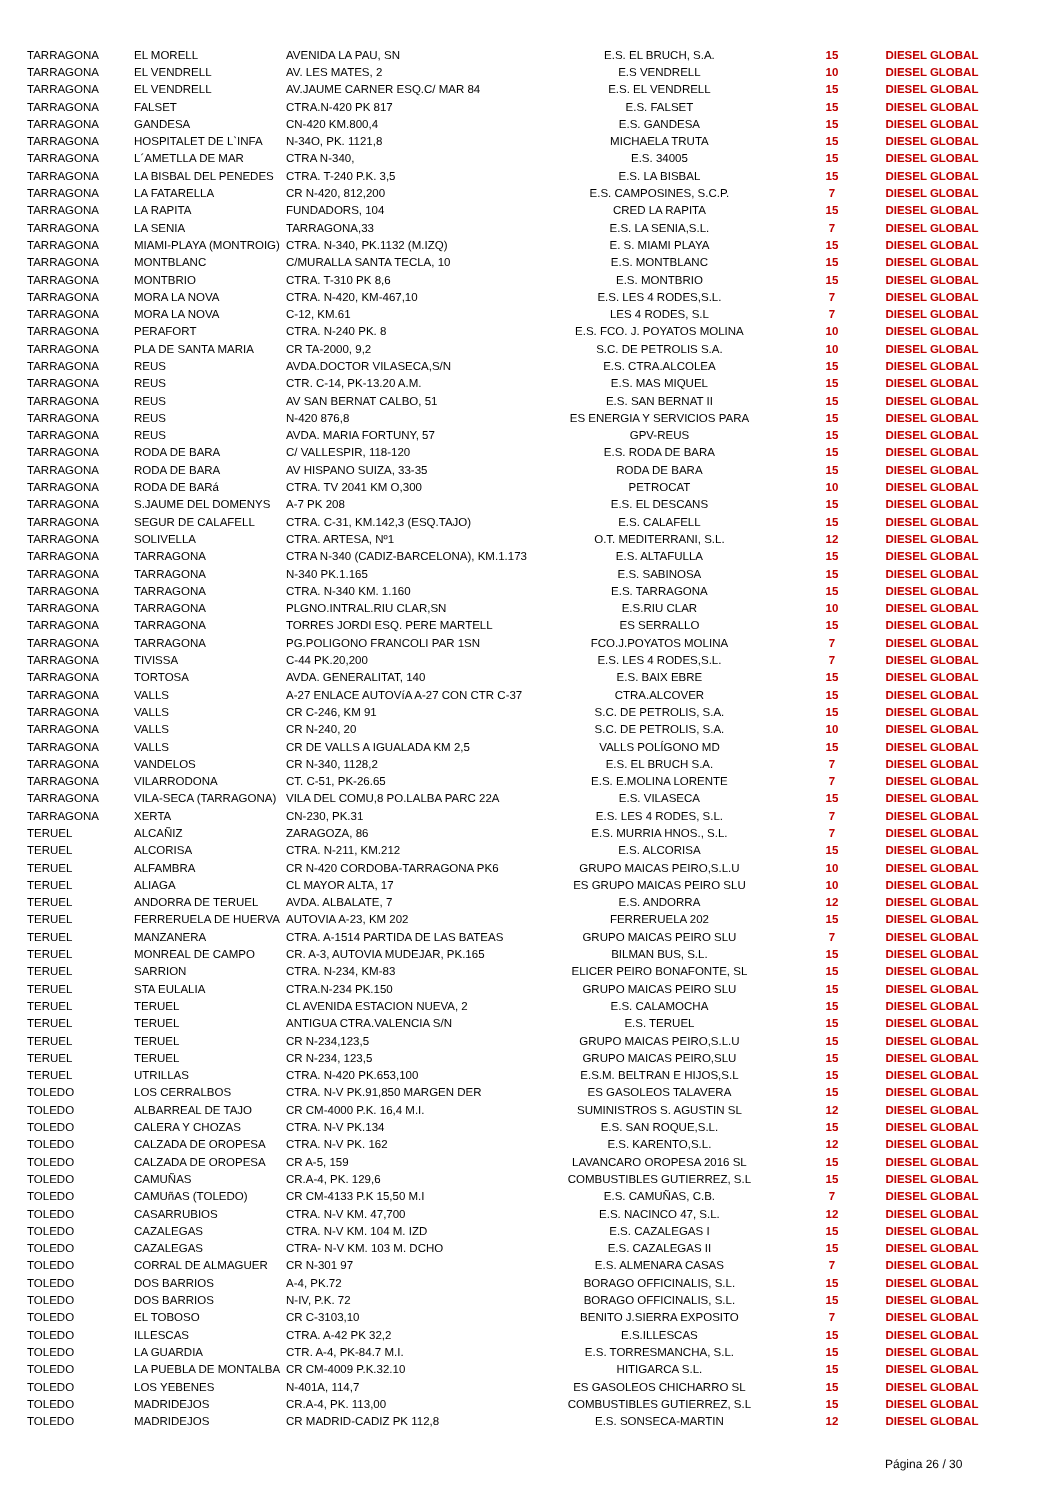| TARRAGONA | EL MORELL | AVENIDA LA PAU, SN | E.S. EL BRUCH, S.A. | 15 | DIESEL GLOBAL |
| TARRAGONA | EL VENDRELL | AV. LES MATES, 2 | E.S VENDRELL | 10 | DIESEL GLOBAL |
| TARRAGONA | EL VENDRELL | AV.JAUME CARNER ESQ.C/ MAR 84 | E.S. EL VENDRELL | 15 | DIESEL GLOBAL |
| TARRAGONA | FALSET | CTRA.N-420 PK 817 | E.S. FALSET | 15 | DIESEL GLOBAL |
| TARRAGONA | GANDESA | CN-420 KM.800,4 | E.S. GANDESA | 15 | DIESEL GLOBAL |
| TARRAGONA | HOSPITALET DE L`INFA | N-34O, PK. 1121,8 | MICHAELA TRUTA | 15 | DIESEL GLOBAL |
| TARRAGONA | L´AMETLLA DE MAR | CTRA N-340, | E.S. 34005 | 15 | DIESEL GLOBAL |
| TARRAGONA | LA BISBAL DEL PENEDES | CTRA. T-240 P.K. 3,5 | E.S. LA BISBAL | 15 | DIESEL GLOBAL |
| TARRAGONA | LA FATARELLA | CR N-420, 812,200 | E.S. CAMPOSINES, S.C.P. | 7 | DIESEL GLOBAL |
| TARRAGONA | LA RAPITA | FUNDADORS, 104 | CRED LA RAPITA | 15 | DIESEL GLOBAL |
| TARRAGONA | LA SENIA | TARRAGONA,33 | E.S. LA SENIA,S.L. | 7 | DIESEL GLOBAL |
| TARRAGONA | MIAMI-PLAYA (MONTROIG) | CTRA. N-340, PK.1132 (M.IZQ) | E. S. MIAMI PLAYA | 15 | DIESEL GLOBAL |
| TARRAGONA | MONTBLANC | C/MURALLA SANTA TECLA, 10 | E.S. MONTBLANC | 15 | DIESEL GLOBAL |
| TARRAGONA | MONTBRIO | CTRA. T-310 PK 8,6 | E.S. MONTBRIO | 15 | DIESEL GLOBAL |
| TARRAGONA | MORA LA NOVA | CTRA. N-420, KM-467,10 | E.S. LES 4 RODES,S.L. | 7 | DIESEL GLOBAL |
| TARRAGONA | MORA LA NOVA | C-12, KM.61 | LES 4 RODES, S.L | 7 | DIESEL GLOBAL |
| TARRAGONA | PERAFORT | CTRA. N-240 PK. 8 | E.S. FCO. J. POYATOS MOLINA | 10 | DIESEL GLOBAL |
| TARRAGONA | PLA DE SANTA MARIA | CR TA-2000, 9,2 | S.C. DE PETROLIS S.A. | 10 | DIESEL GLOBAL |
| TARRAGONA | REUS | AVDA.DOCTOR VILASECA,S/N | E.S. CTRA.ALCOLEA | 15 | DIESEL GLOBAL |
| TARRAGONA | REUS | CTR. C-14, PK-13.20 A.M. | E.S. MAS MIQUEL | 15 | DIESEL GLOBAL |
| TARRAGONA | REUS | AV SAN BERNAT CALBO, 51 | E.S. SAN BERNAT II | 15 | DIESEL GLOBAL |
| TARRAGONA | REUS | N-420 876,8 | ES ENERGIA Y SERVICIOS PARA | 15 | DIESEL GLOBAL |
| TARRAGONA | REUS | AVDA. MARIA FORTUNY, 57 | GPV-REUS | 15 | DIESEL GLOBAL |
| TARRAGONA | RODA DE BARA | C/ VALLESPIR, 118-120 | E.S. RODA DE BARA | 15 | DIESEL GLOBAL |
| TARRAGONA | RODA DE BARA | AV HISPANO SUIZA, 33-35 | RODA DE BARA | 15 | DIESEL GLOBAL |
| TARRAGONA | RODA DE BARá | CTRA. TV 2041 KM O,300 | PETROCAT | 10 | DIESEL GLOBAL |
| TARRAGONA | S.JAUME DEL DOMENYS | A-7 PK 208 | E.S. EL DESCANS | 15 | DIESEL GLOBAL |
| TARRAGONA | SEGUR DE CALAFELL | CTRA. C-31, KM.142,3 (ESQ.TAJO) | E.S. CALAFELL | 15 | DIESEL GLOBAL |
| TARRAGONA | SOLIVELLA | CTRA. ARTESA, Nº1 | O.T. MEDITERRANI, S.L. | 12 | DIESEL GLOBAL |
| TARRAGONA | TARRAGONA | CTRA N-340 (CADIZ-BARCELONA), KM.1.173 | E.S. ALTAFULLA | 15 | DIESEL GLOBAL |
| TARRAGONA | TARRAGONA | N-340 PK.1.165 | E.S. SABINOSA | 15 | DIESEL GLOBAL |
| TARRAGONA | TARRAGONA | CTRA. N-340 KM. 1.160 | E.S. TARRAGONA | 15 | DIESEL GLOBAL |
| TARRAGONA | TARRAGONA | PLGNO.INTRAL.RIU CLAR,SN | E.S.RIU CLAR | 10 | DIESEL GLOBAL |
| TARRAGONA | TARRAGONA | TORRES JORDI ESQ. PERE MARTELL | ES SERRALLO | 15 | DIESEL GLOBAL |
| TARRAGONA | TARRAGONA | PG.POLIGONO FRANCOLI PAR 1SN | FCO.J.POYATOS MOLINA | 7 | DIESEL GLOBAL |
| TARRAGONA | TIVISSA | C-44 PK.20,200 | E.S. LES 4 RODES,S.L. | 7 | DIESEL GLOBAL |
| TARRAGONA | TORTOSA | AVDA. GENERALITAT, 140 | E.S. BAIX EBRE | 15 | DIESEL GLOBAL |
| TARRAGONA | VALLS | A-27 ENLACE AUTOVíA A-27 CON CTR C-37 | CTRA.ALCOVER | 15 | DIESEL GLOBAL |
| TARRAGONA | VALLS | CR C-246, KM 91 | S.C. DE PETROLIS, S.A. | 15 | DIESEL GLOBAL |
| TARRAGONA | VALLS | CR N-240, 20 | S.C. DE PETROLIS, S.A. | 10 | DIESEL GLOBAL |
| TARRAGONA | VALLS | CR DE VALLS A IGUALADA KM 2,5 | VALLS POLÍGONO MD | 15 | DIESEL GLOBAL |
| TARRAGONA | VANDELOS | CR N-340, 1128,2 | E.S. EL BRUCH S.A. | 7 | DIESEL GLOBAL |
| TARRAGONA | VILARRODONA | CT. C-51, PK-26.65 | E.S. E.MOLINA LORENTE | 7 | DIESEL GLOBAL |
| TARRAGONA | VILA-SECA (TARRAGONA) | VILA DEL COMU,8 PO.LALBA PARC 22A | E.S. VILASECA | 15 | DIESEL GLOBAL |
| TARRAGONA | XERTA | CN-230, PK.31 | E.S. LES 4 RODES, S.L. | 7 | DIESEL GLOBAL |
| TERUEL | ALCAÑIZ | ZARAGOZA, 86 | E.S. MURRIA HNOS., S.L. | 7 | DIESEL GLOBAL |
| TERUEL | ALCORISA | CTRA. N-211, KM.212 | E.S. ALCORISA | 15 | DIESEL GLOBAL |
| TERUEL | ALFAMBRA | CR N-420 CORDOBA-TARRAGONA PK6 | GRUPO MAICAS PEIRO,S.L.U | 10 | DIESEL GLOBAL |
| TERUEL | ALIAGA | CL MAYOR ALTA, 17 | ES GRUPO MAICAS PEIRO SLU | 10 | DIESEL GLOBAL |
| TERUEL | ANDORRA DE TERUEL | AVDA. ALBALATE, 7 | E.S. ANDORRA | 12 | DIESEL GLOBAL |
| TERUEL | FERRERUELA DE HUERVA | AUTOVIA A-23, KM 202 | FERRERUELA 202 | 15 | DIESEL GLOBAL |
| TERUEL | MANZANERA | CTRA. A-1514 PARTIDA DE LAS BATEAS | GRUPO MAICAS PEIRO SLU | 7 | DIESEL GLOBAL |
| TERUEL | MONREAL DE CAMPO | CR. A-3, AUTOVIA MUDEJAR, PK.165 | BILMAN BUS, S.L. | 15 | DIESEL GLOBAL |
| TERUEL | SARRION | CTRA. N-234, KM-83 | ELICER PEIRO BONAFONTE, SL | 15 | DIESEL GLOBAL |
| TERUEL | STA EULALIA | CTRA.N-234 PK.150 | GRUPO MAICAS PEIRO SLU | 15 | DIESEL GLOBAL |
| TERUEL | TERUEL | CL AVENIDA ESTACION NUEVA, 2 | E.S. CALAMOCHA | 15 | DIESEL GLOBAL |
| TERUEL | TERUEL | ANTIGUA CTRA.VALENCIA S/N | E.S. TERUEL | 15 | DIESEL GLOBAL |
| TERUEL | TERUEL | CR N-234,123,5 | GRUPO MAICAS PEIRO,S.L.U | 15 | DIESEL GLOBAL |
| TERUEL | TERUEL | CR N-234, 123,5 | GRUPO MAICAS PEIRO,SLU | 15 | DIESEL GLOBAL |
| TERUEL | UTRILLAS | CTRA. N-420 PK.653,100 | E.S.M. BELTRAN E HIJOS,S.L | 15 | DIESEL GLOBAL |
| TOLEDO | LOS CERRALBOS | CTRA. N-V PK.91,850 MARGEN DER | ES GASOLEOS TALAVERA | 15 | DIESEL GLOBAL |
| TOLEDO | ALBARREAL DE TAJO | CR CM-4000 P.K. 16,4 M.I. | SUMINISTROS S. AGUSTIN SL | 12 | DIESEL GLOBAL |
| TOLEDO | CALERA Y CHOZAS | CTRA. N-V PK.134 | E.S. SAN ROQUE,S.L. | 15 | DIESEL GLOBAL |
| TOLEDO | CALZADA DE OROPESA | CTRA. N-V PK. 162 | E.S. KARENTO,S.L. | 12 | DIESEL GLOBAL |
| TOLEDO | CALZADA DE OROPESA | CR A-5, 159 | LAVANCARO OROPESA 2016 SL | 15 | DIESEL GLOBAL |
| TOLEDO | CAMUÑAS | CR.A-4, PK. 129,6 | COMBUSTIBLES GUTIERREZ, S.L | 15 | DIESEL GLOBAL |
| TOLEDO | CAMUñAS (TOLEDO) | CR CM-4133 P.K 15,50 M.I | E.S. CAMUÑAS, C.B. | 7 | DIESEL GLOBAL |
| TOLEDO | CASARRUBIOS | CTRA. N-V KM. 47,700 | E.S. NACINCO 47, S.L. | 12 | DIESEL GLOBAL |
| TOLEDO | CAZALEGAS | CTRA. N-V KM. 104 M. IZD | E.S. CAZALEGAS I | 15 | DIESEL GLOBAL |
| TOLEDO | CAZALEGAS | CTRA- N-V KM. 103 M. DCHO | E.S. CAZALEGAS II | 15 | DIESEL GLOBAL |
| TOLEDO | CORRAL DE ALMAGUER | CR N-301 97 | E.S. ALMENARA CASAS | 7 | DIESEL GLOBAL |
| TOLEDO | DOS BARRIOS | A-4, PK.72 | BORAGO OFFICINALIS, S.L. | 15 | DIESEL GLOBAL |
| TOLEDO | DOS BARRIOS | N-IV, P.K. 72 | BORAGO OFFICINALIS, S.L. | 15 | DIESEL GLOBAL |
| TOLEDO | EL TOBOSO | CR C-3103,10 | BENITO J.SIERRA EXPOSITO | 7 | DIESEL GLOBAL |
| TOLEDO | ILLESCAS | CTRA. A-42 PK 32,2 | E.S.ILLESCAS | 15 | DIESEL GLOBAL |
| TOLEDO | LA GUARDIA | CTR. A-4, PK-84.7 M.I. | E.S. TORRESMANCHA, S.L. | 15 | DIESEL GLOBAL |
| TOLEDO | LA PUEBLA DE MONTALBA | CR CM-4009 P.K.32.10 | HITIGARCA S.L. | 15 | DIESEL GLOBAL |
| TOLEDO | LOS YEBENES | N-401A, 114,7 | ES GASOLEOS CHICHARRO SL | 15 | DIESEL GLOBAL |
| TOLEDO | MADRIDEJOS | CR.A-4, PK. 113,00 | COMBUSTIBLES GUTIERREZ, S.L | 15 | DIESEL GLOBAL |
| TOLEDO | MADRIDEJOS | CR MADRID-CADIZ PK 112,8 | E.S. SONSECA-MARTIN | 12 | DIESEL GLOBAL |
Página 26 / 30